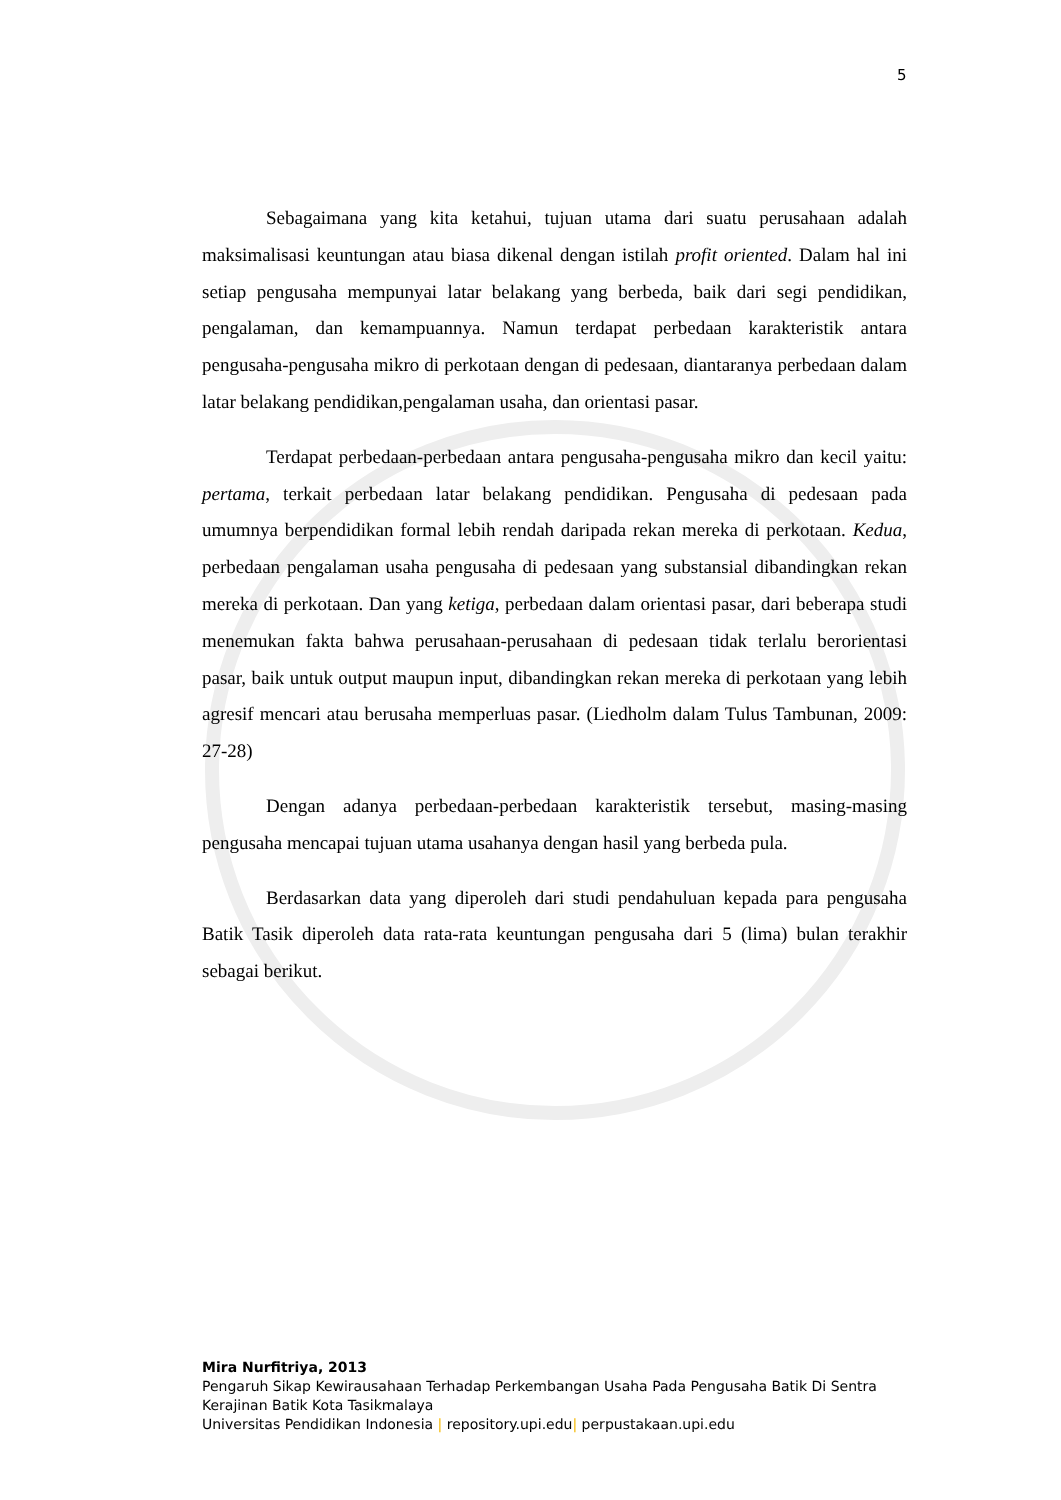5
Sebagaimana yang kita ketahui, tujuan utama dari suatu perusahaan adalah maksimalisasi keuntungan atau biasa dikenal dengan istilah profit oriented. Dalam hal ini setiap pengusaha mempunyai latar belakang yang berbeda, baik dari segi pendidikan, pengalaman, dan kemampuannya. Namun terdapat perbedaan karakteristik antara pengusaha-pengusaha mikro di perkotaan dengan di pedesaan, diantaranya perbedaan dalam latar belakang pendidikan,pengalaman usaha, dan orientasi pasar.
Terdapat perbedaan-perbedaan antara pengusaha-pengusaha mikro dan kecil yaitu: pertama, terkait perbedaan latar belakang pendidikan. Pengusaha di pedesaan pada umumnya berpendidikan formal lebih rendah daripada rekan mereka di perkotaan. Kedua, perbedaan pengalaman usaha pengusaha di pedesaan yang substansial dibandingkan rekan mereka di perkotaan. Dan yang ketiga, perbedaan dalam orientasi pasar, dari beberapa studi menemukan fakta bahwa perusahaan-perusahaan di pedesaan tidak terlalu berorientasi pasar, baik untuk output maupun input, dibandingkan rekan mereka di perkotaan yang lebih agresif mencari atau berusaha memperluas pasar. (Liedholm dalam Tulus Tambunan, 2009: 27-28)
Dengan adanya perbedaan-perbedaan karakteristik tersebut, masing-masing pengusaha mencapai tujuan utama usahanya dengan hasil yang berbeda pula.
Berdasarkan data yang diperoleh dari studi pendahuluan kepada para pengusaha Batik Tasik diperoleh data rata-rata keuntungan pengusaha dari 5 (lima) bulan terakhir sebagai berikut.
Mira Nurfitriya, 2013
Pengaruh Sikap Kewirausahaan Terhadap Perkembangan Usaha Pada Pengusaha Batik Di Sentra Kerajinan Batik Kota Tasikmalaya
Universitas Pendidikan Indonesia | repository.upi.edu| perpustakaan.upi.edu